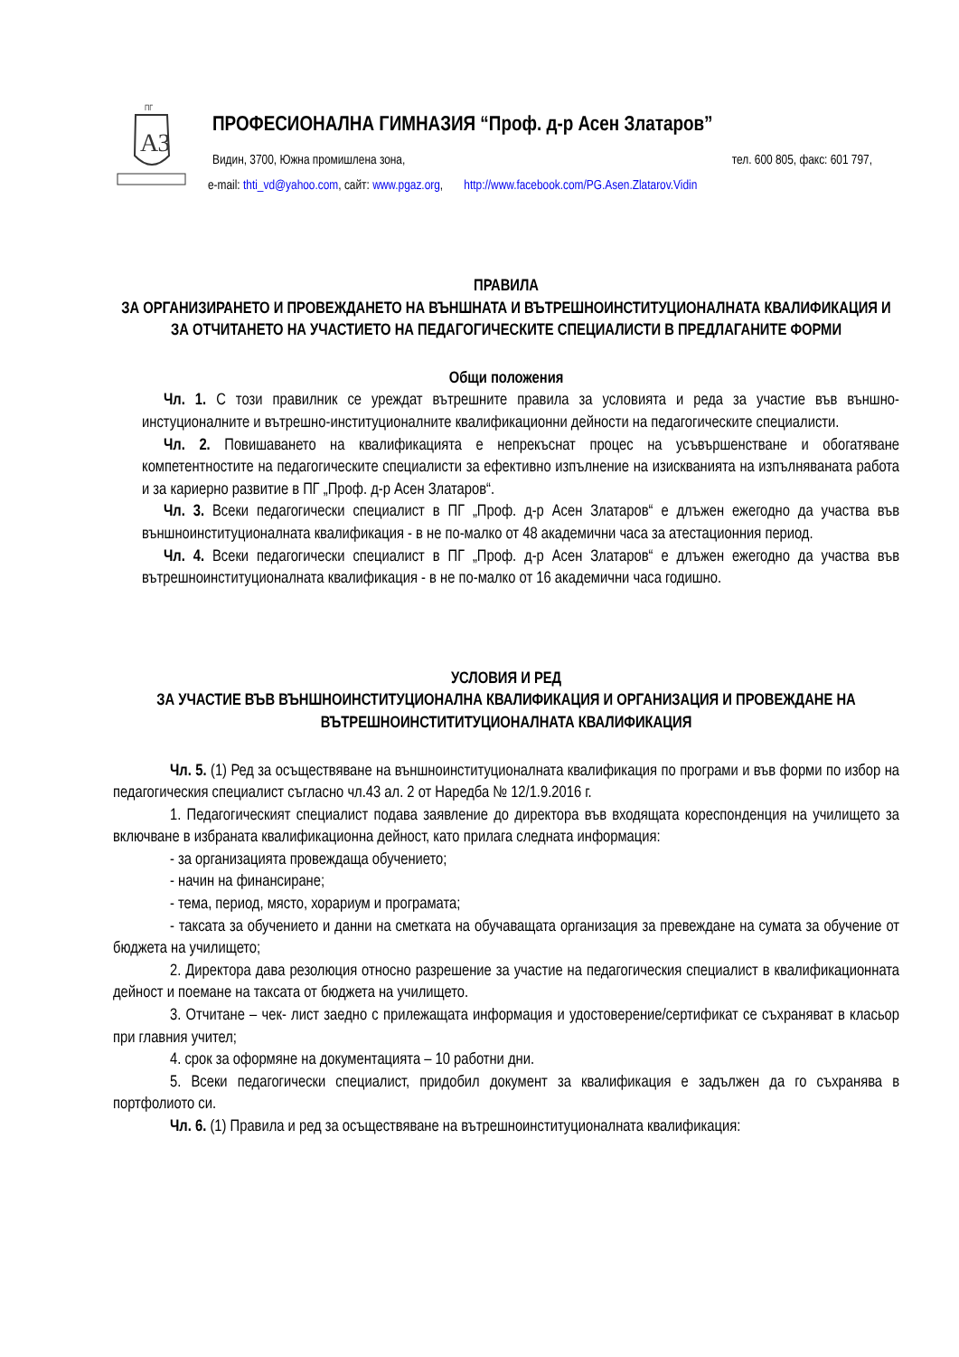АЗ
ПГ
ПРОФЕСИОНАЛНА ГИМНАЗИЯ “Проф. д-р Асен Златаров”
Видин, 3700, Южна промишлена зона, тел. 600 805, факс: 601 797,
e-mail: thti_vd@yahoo.com, сайт: www.pgaz.org, http://www.facebook.com/PG.Asen.Zlatarov.Vidin
ПРАВИЛА
ЗА ОРГАНИЗИРАНЕТО И ПРОВЕЖДАНЕТО НА ВЪНШНАТА И ВЪТРЕШНОИНСТИТУЦИОНАЛНАТА КВАЛИФИКАЦИЯ И ЗА ОТЧИТАНЕТО НА УЧАСТИЕТО НА ПЕДАГОГИЧЕСКИТЕ СПЕЦИАЛИСТИ В ПРЕДЛАГАНИТЕ ФОРМИ
Общи положения
Чл. 1. С този правилник се уреждат вътрешните правила за условията и реда за участие във външно-инстуционалните и вътрешно-институционалните квалификационни дейности на педагогическите специалисти.
Чл. 2. Повишаването на квалификацията е непрекъснат процес на усъвършенстване и обогатяване компетентностите на педагогическите специалисти за ефективно изпълнение на изискванията на изпълняваната работа и за кариерно развитие в ПГ „Проф. д-р Асен Златаров“.
Чл. 3. Всеки педагогически специалист в ПГ „Проф. д-р Асен Златаров“ е длъжен ежегодно да участва във външноинституционалната квалификация - в не по-малко от 48 академични часа за атестационния период.
Чл. 4. Всеки педагогически специалист в ПГ „Проф. д-р Асен Златаров“ е длъжен ежегодно да участва във вътрешноинституционалната квалификация - в не по-малко от 16 академични часа годишно.
УСЛОВИЯ И РЕД
ЗА УЧАСТИЕ ВЪВ ВЪНШНОИНСТИТУЦИОНАЛНА КВАЛИФИКАЦИЯ И ОРГАНИЗАЦИЯ И ПРОВЕЖДАНЕ НА ВЪТРЕШНОИНСТИТИТУЦИОНАЛНАТА КВАЛИФИКАЦИЯ
Чл. 5. (1) Ред за осъществяване на външноинституционалната квалификация по програми и във форми по избор на педагогическия специалист съгласно чл.43 ал. 2 от Наредба № 12/1.9.2016 г.
1. Педагогическият специалист подава заявление до директора във входящата кореспонденция на училището за включване в избраната квалификационна дейност, като прилага следната информация:
- за организацията провеждаща обучението;
- начин на финансиране;
- тема, период, място, хорариум и програмата;
- таксата за обучението и данни на сметката на обучаващата организация за превеждане на сумата за обучение от бюджета на училището;
2. Директора дава резолюция относно разрешение за участие на педагогическия специалист в квалификационната дейност и поемане на таксата от бюджета на училището.
3. Отчитане – чек- лист заедно с прилежащата информация и удостоверение/сертификат се съхраняват в класьор при главния учител;
4. срок за оформяне на документацията – 10 работни дни.
5. Всеки педагогически специалист, придобил документ за квалификация е задължен да го съхранява в портфолиото си.
Чл. 6. (1) Правила и ред за осъществяване на вътрешноинституционалната квалификация: